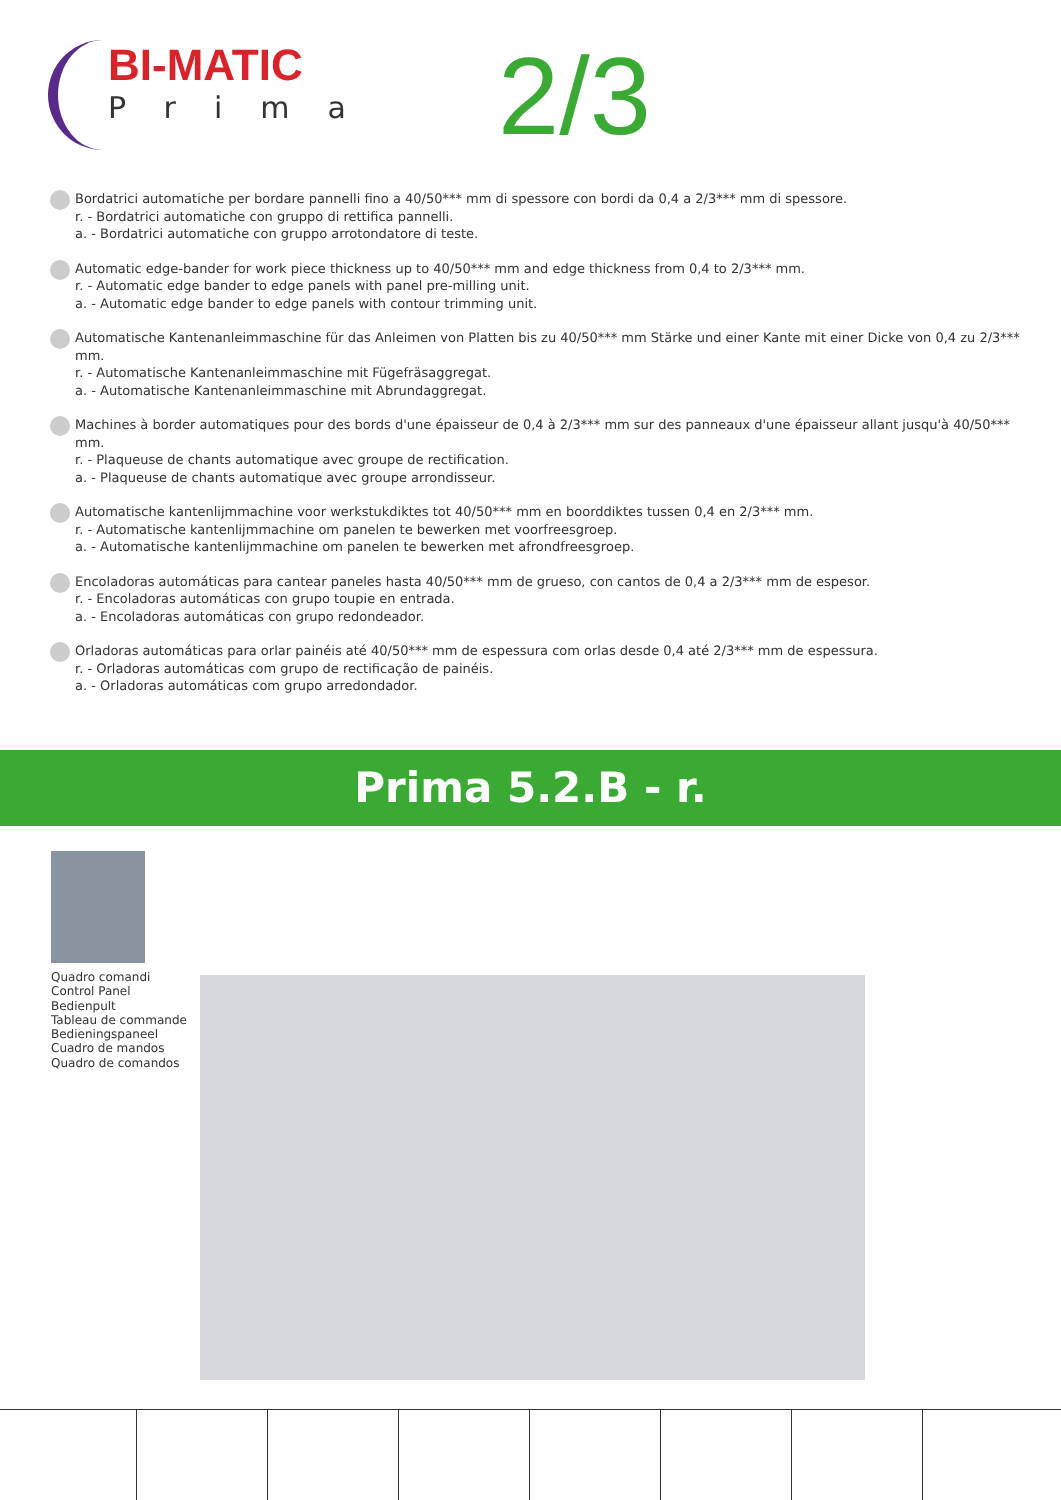BI-MATIC
Prima
2/3
Bordatrici automatiche per bordare pannelli fino a 40/50*** mm di spessore con bordi da 0,4 a 2/3*** mm di spessore.
r. - Bordatrici automatiche con gruppo di rettifica pannelli.
a. - Bordatrici automatiche con gruppo arrotondatore di teste.
Automatic edge-bander for work piece thickness up to 40/50*** mm and edge thickness from 0,4 to 2/3*** mm.
r. - Automatic edge bander to edge panels with panel pre-milling unit.
a. - Automatic edge bander to edge panels with contour trimming unit.
Automatische Kantenanleimmaschine für das Anleimen von Platten bis zu 40/50*** mm Stärke und einer Kante mit einer Dicke von 0,4 zu 2/3*** mm.
r. - Automatische Kantenanleimmaschine mit Fügefräsaggregat.
a. - Automatische Kantenanleimmaschine mit Abrundaggregat.
Machines à border automatiques pour des bords d'une épaisseur de 0,4 à 2/3*** mm sur des panneaux d'une épaisseur allant jusqu'à 40/50*** mm.
r. - Plaqueuse de chants automatique avec groupe de rectification.
a. - Plaqueuse de chants automatique avec groupe arrondisseur.
Automatische kantenlijmmachine voor werkstukdiktes tot 40/50*** mm en boorddiktes tussen 0,4 en 2/3*** mm.
r. - Automatische kantenlijmmachine om panelen te bewerken met voorfreesgroep.
a. - Automatische kantenlijmmachine om panelen te bewerken met afrondfreesgroep.
Encoladoras automáticas para cantear paneles hasta 40/50*** mm de grueso, con cantos de 0,4 a 2/3*** mm de espesor.
r. - Encoladoras automáticas con grupo toupie en entrada.
a. - Encoladoras automáticas con grupo redondeador.
Orladoras automáticas para orlar painéis até 40/50*** mm de espessura com orlas desde 0,4 até 2/3*** mm de espessura.
r. - Orladoras automáticas com grupo de rectificação de painéis.
a. - Orladoras automáticas com grupo arredondador.
Prima 5.2.B - r.
Quadro comandi
Control Panel
Bedienpult
Tableau de commande
Bedieningspaneel
Cuadro de mandos
Quadro de comandos